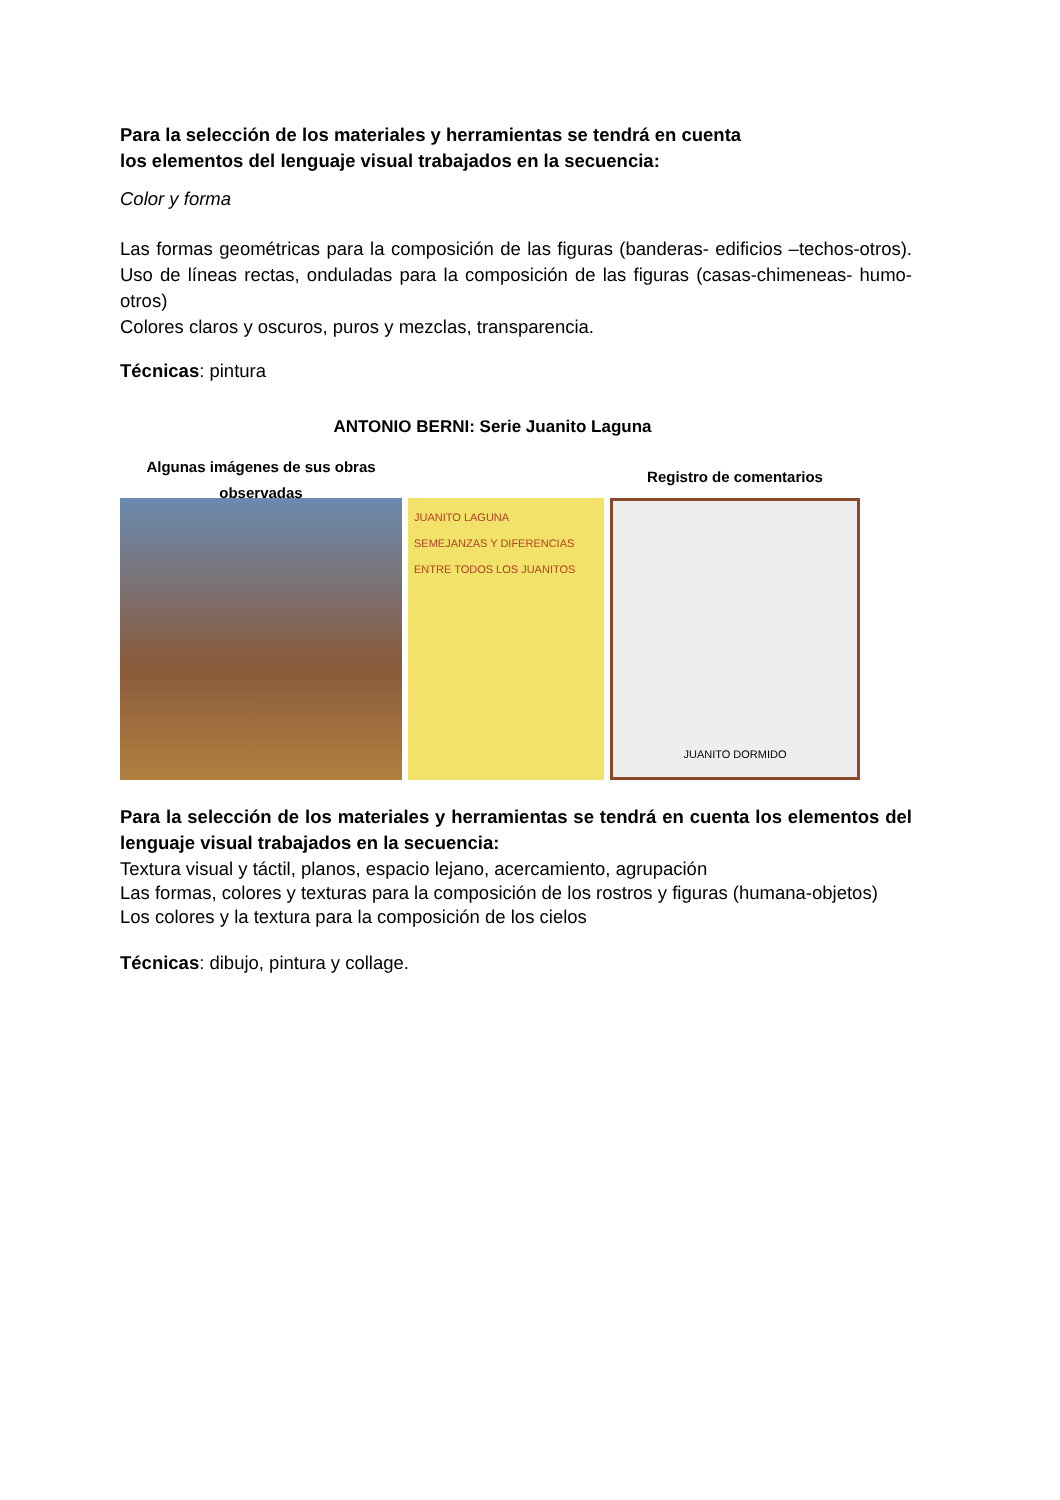Para la selección de los materiales y herramientas se tendrá en cuenta
los elementos del lenguaje visual trabajados en la secuencia:
Color y forma
Las formas geométricas para la composición de las figuras (banderas- edificios –techos-otros). Uso de líneas rectas, onduladas para la composición de las figuras (casas-chimeneas- humo-otros)
Colores claros y oscuros, puros y mezclas, transparencia.
Técnicas: pintura
ANTONIO BERNI: Serie Juanito Laguna
Algunas imágenes de sus obras observadas
JUANITO LAGUNA
SEMEJANZAS Y DIFERENCIAS ENTRE TODOS LOS JUANITOS
Registro de comentarios
JUANITO DORMIDO
Para la selección de los materiales y herramientas se tendrá en cuenta los elementos del lenguaje visual trabajados en la secuencia:
Textura visual y táctil, planos, espacio lejano, acercamiento, agrupación
Las formas, colores y texturas para la composición de los rostros y figuras (humana-objetos)
Los colores y la textura para la composición de los cielos
Técnicas: dibujo, pintura y collage.